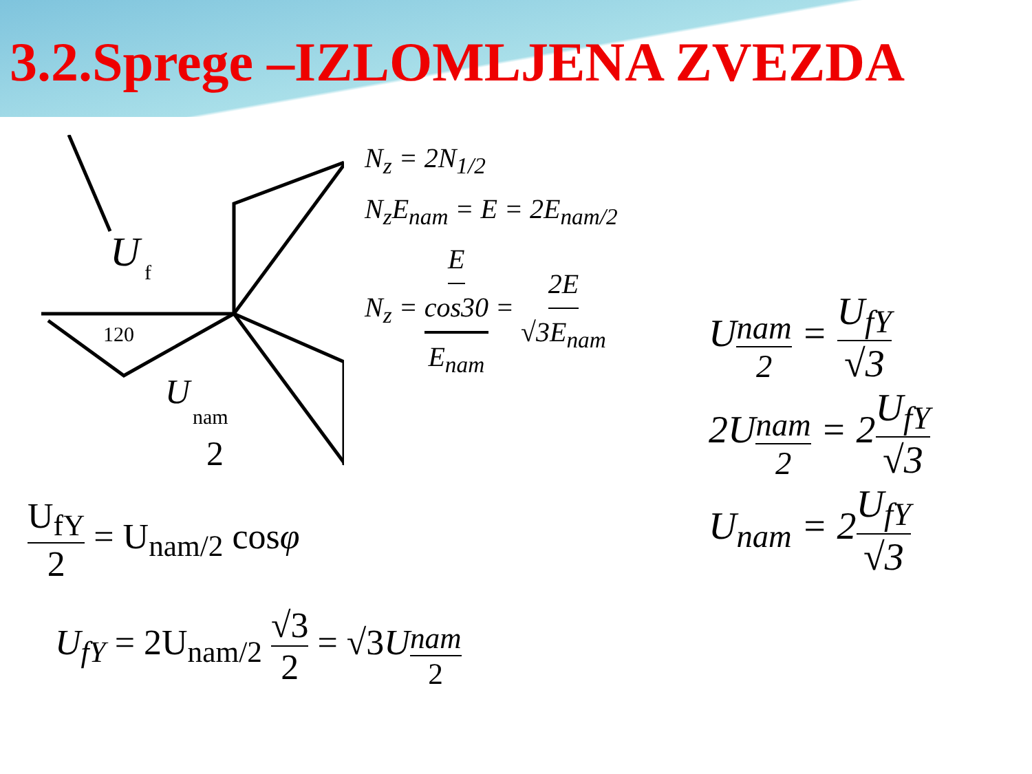3.2.Sprege –IZLOMLJENA ZVEZDA
U
f
U
nam
2
120
N<sub>z</sub> = 2N<sub>1/2</sub>
N<sub>z</sub>E<sub>nam</sub> = E = 2E<sub>nam/2</sub>
N<sub>z</sub> = E cos30 E<sub>nam</sub> = 2E √3E<sub>nam</sub>
U<sub>nam 2</sub> = U<sub>fY</sub> √3
2U<sub>nam 2</sub> = 2U<sub>fY</sub> √3
U<sub>nam</sub> = 2U<sub>fY</sub> √3
U<sub>fY</sub> 2 = U<sub>nam/2</sub> cosφ
U<sub>fY</sub> = 2U<sub>nam/2</sub> √3 2 = √3U<sub>nam 2</sub>